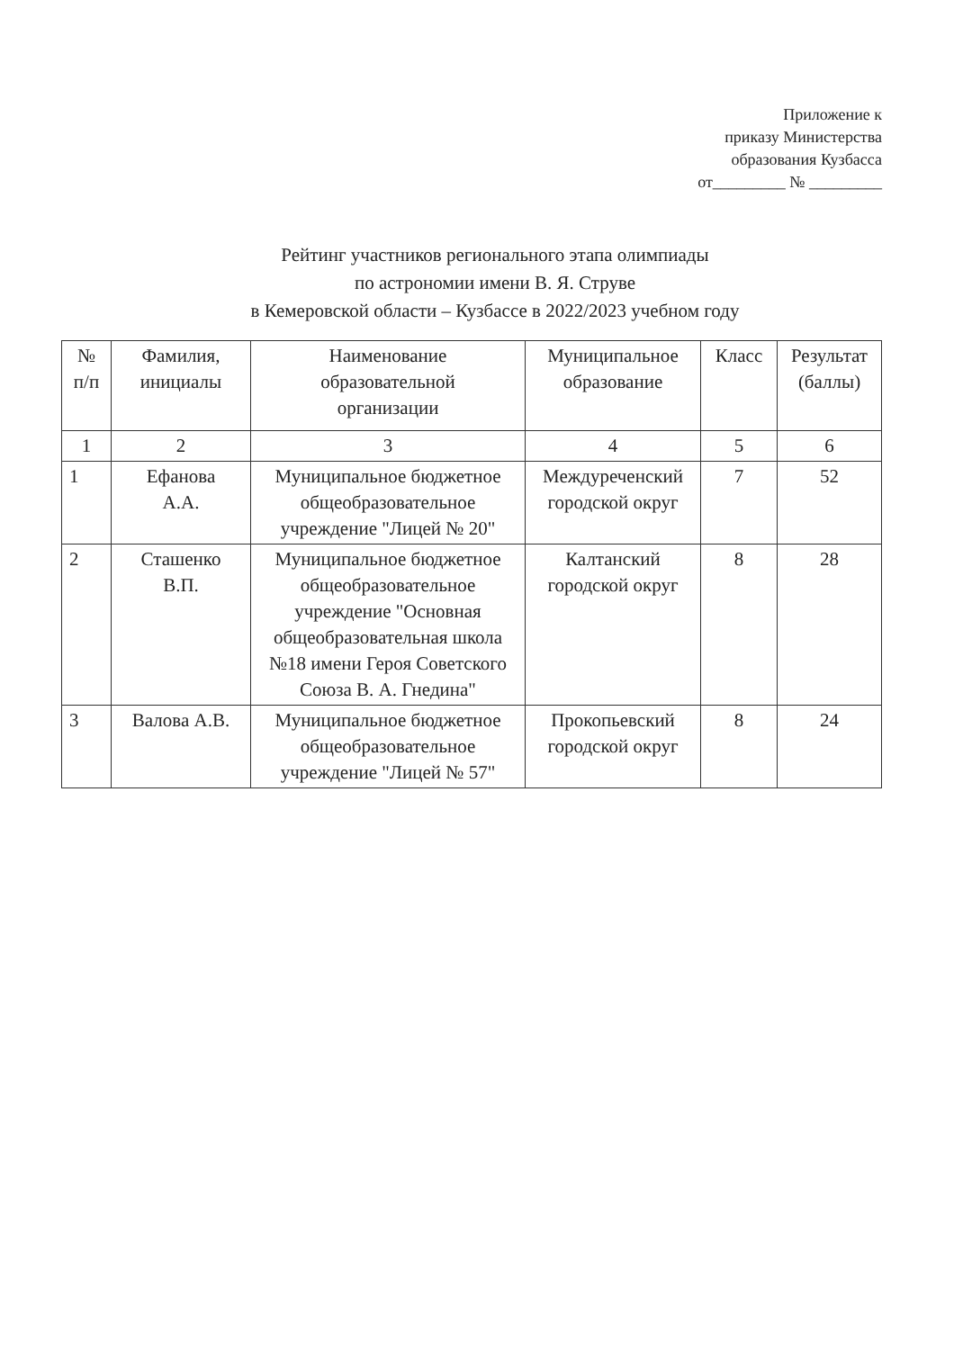Приложение к
приказу Министерства
образования Кузбасса
от_________ № _________
Рейтинг участников регионального этапа олимпиады
по астрономии имени В. Я. Струве
в Кемеровской области – Кузбассе в 2022/2023 учебном году
| № п/п | Фамилия, инициалы | Наименование образовательной организации | Муниципальное образование | Класс | Результат (баллы) |
| --- | --- | --- | --- | --- | --- |
| 1 | 2 | 3 | 4 | 5 | 6 |
| 1 | Ефанова А.А. | Муниципальное бюджетное общеобразовательное учреждение "Лицей № 20" | Междуреченский городской округ | 7 | 52 |
| 2 | Сташенко В.П. | Муниципальное бюджетное общеобразовательное учреждение "Основная общеобразовательная школа №18 имени Героя Советского Союза В. А. Гнедина" | Калтанский городской округ | 8 | 28 |
| 3 | Валова А.В. | Муниципальное бюджетное общеобразовательное учреждение "Лицей № 57" | Прокопьевский городской округ | 8 | 24 |